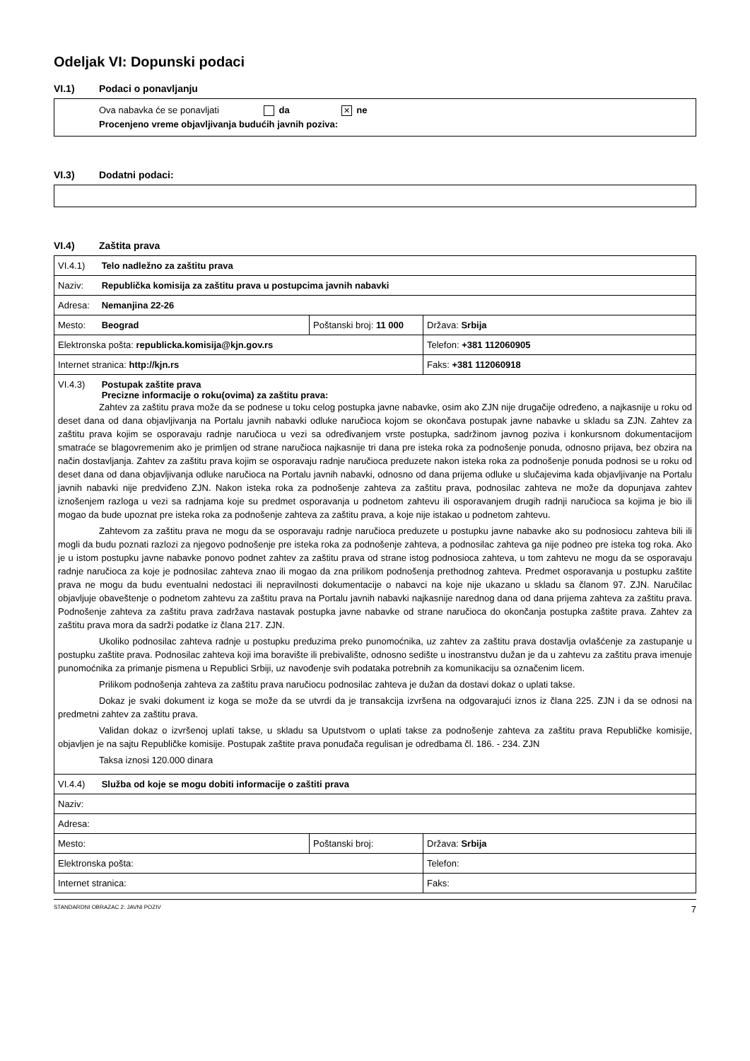Odeljak VI: Dopunski podaci
VI.1) Podaci o ponavljanju
Ova nabavka će se ponavljati da ✕ ne
Procenjeno vreme objavljivanja budućih javnih poziva:
VI.3) Dodatni podaci:
VI.4) Zaštita prava
| VI.4.1) Telo nadležno za zaštitu prava | | |
| Naziv: Republička komisija za zaštitu prava u postupcima javnih nabavki | | |
| Adresa: Nemanjina 22-26 | | |
| Mesto: Beograd | Poštanski broj: 11 000 | Država: Srbija |
| Elektronska pošta: republicka.komisija@kjn.gov.rs | | Telefon: +381 112060905 |
| Internet stranica: http://kjn.rs | | Faks: +381 112060918 |
| VI.4.3) Postupak zaštite prava Precizne informacije o roku(ovima) za zaštitu prava: Zahtev za zaštitu prava može da se podnese u toku celog postupka javne nabavke, osim ako ZJN nije drugačije određeno, a najkasnije u roku od deset dana od dana objavljivanja na Portalu javnih nabavki odluke naručioca kojom se okončava postupak javne nabavke u skladu sa ZJN. Zahtev za zaštitu prava kojim se osporavaju radnje naručioca u vezi sa određivanjem vrste postupka, sadržinom javnog poziva i konkursnom dokumentacijom smatraće se blagovremenim ako je primljen od strane naručioca najkasnije tri dana pre isteka roka za podnošenje ponuda, odnosno prijava, bez obzira na način dostavljanja. Zahtev za zaštitu prava kojim se osporavaju radnje naručioca preduzete nakon isteka roka za podnošenje ponuda podnosi se u roku od deset dana od dana objavljivanja odluke naručioca na Portalu javnih nabavki, odnosno od dana prijema odluke u slučajevima kada objavljivanje na Portalu javnih nabavki nije predviđeno ZJN. Nakon isteka roka za podnošenje zahteva za zaštitu prava, podnosilac zahteva ne može da dopunjava zahtev iznošenjem razloga u vezi sa radnjama koje su predmet osporavanja u podnetom zahtevu ili osporavanjem drugih radnji naručioca sa kojima je bio ili mogao da bude upoznat pre isteka roka za podnošenje zahteva za zaštitu prava, a koje nije istakao u podnetom zahtevu. Zahtevom za zaštitu prava ne mogu da se osporavaju radnje naručioca preduzete u postupku javne nabavke ako su podnosiocu zahteva bili ili mogli da budu poznati razlozi za njegovo podnošenje pre isteka roka za podnošenje zahteva, a podnosilac zahteva ga nije podneo pre isteka tog roka. Ako je u istom postupku javne nabavke ponovo podnet zahtev za zaštitu prava od strane istog podnosioca zahteva, u tom zahtevu ne mogu da se osporavaju radnje naručioca za koje je podnosilac zahteva znao ili mogao da zna prilikom podnošenja prethodnog zahteva. Predmet osporavanja u postupku zaštite prava ne mogu da budu eventualni nedostaci ili nepravilnosti dokumentacije o nabavci na koje nije ukazano u skladu sa članom 97. ZJN. Naručilac objavljuje obaveštenje o podnetom zahtevu za zaštitu prava na Portalu javnih nabavki najkasnije narednog dana od dana prijema zahteva za zaštitu prava. Podnošenje zahteva za zaštitu prava zadržava nastavak postupka javne nabavke od strane naručioca do okončanja postupka zaštite prava. Zahtev za zaštitu prava mora da sadrži podatke iz člana 217. ZJN. Ukoliko podnosilac zahteva radnje u postupku preduzima preko punomoćnika, uz zahtev za zaštitu prava dostavlja ovlašćenje za zastupanje u postupku zaštite prava. Podnosilac zahteva koji ima boravište ili prebivalište, odnosno sedište u inostranstvu dužan je da u zahtevu za zaštitu prava imenuje punomoćnika za primanje pismena u Republici Srbiji, uz navođenje svih podataka potrebnih za komunikaciju sa označenim licem. Prilikom podnošenja zahteva za zaštitu prava naručiocu podnosilac zahteva je dužan da dostavi dokaz o uplati takse. Dokaz je svaki dokument iz koga se može da se utvrdi da je transakcija izvršena na odgovarajući iznos iz člana 225. ZJN i da se odnosi na predmetni zahtev za zaštitu prava. Validan dokaz o izvršenoj uplati takse, u skladu sa Uputstvom o uplati takse za podnošenje zahteva za zaštitu prava Republičke komisije, objavljen je na sajtu Republičke komisije. Postupak zaštite prava ponuđača regulisan je odredbama čl. 186. - 234. ZJN Taksa iznosi 120.000 dinara | | |
| VI.4.4) Služba od koje se mogu dobiti informacije o zaštiti prava | | |
| Naziv: | | |
| Adresa: | | |
| Mesto: | Poštanski broj: | Država: Srbija |
| Elektronska pošta: | | Telefon: |
| Internet stranica: | | Faks: |
STANDARDNI OBRAZAC 2: JAVNI POZIV 7